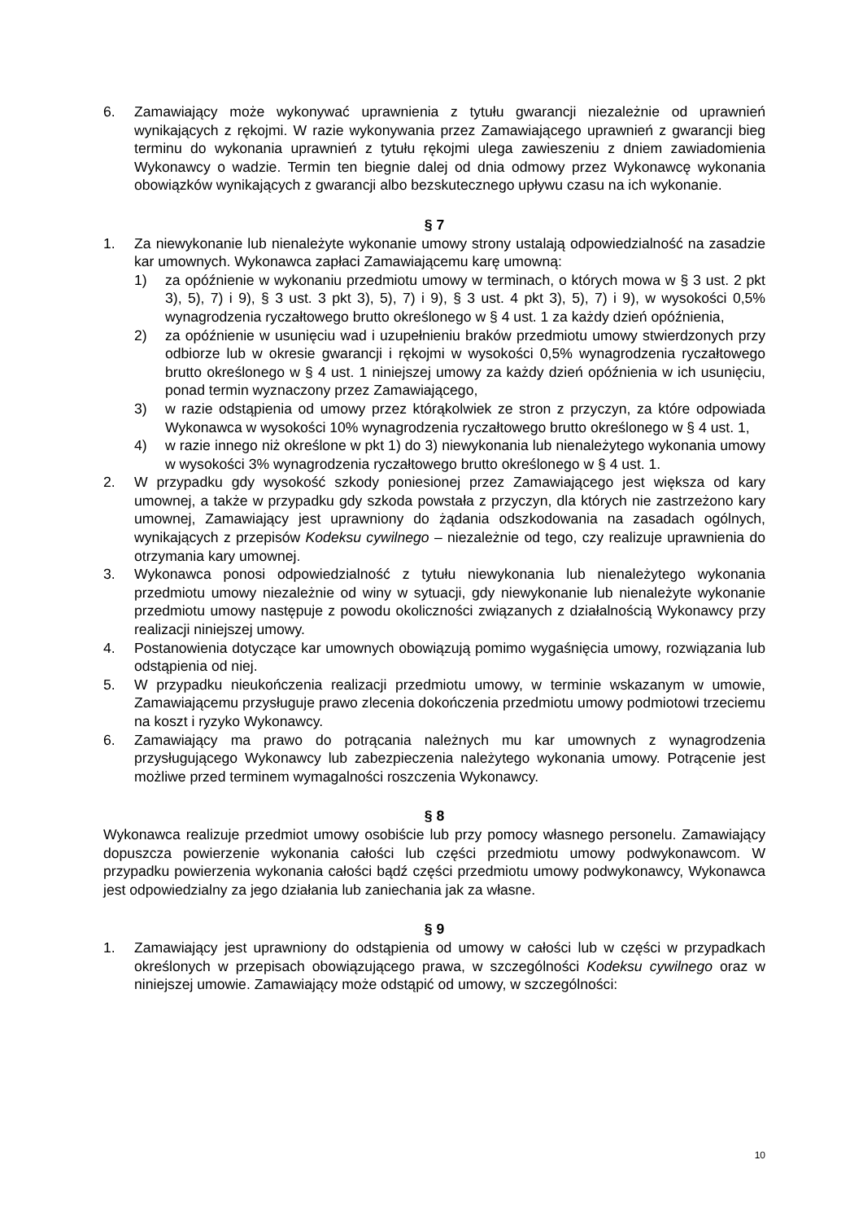6. Zamawiający może wykonywać uprawnienia z tytułu gwarancji niezależnie od uprawnień wynikających z rękojmi. W razie wykonywania przez Zamawiającego uprawnień z gwarancji bieg terminu do wykonania uprawnień z tytułu rękojmi ulega zawieszeniu z dniem zawiadomienia Wykonawcy o wadzie. Termin ten biegnie dalej od dnia odmowy przez Wykonawcę wykonania obowiązków wynikających z gwarancji albo bezskutecznego upływu czasu na ich wykonanie.
§ 7
1. Za niewykonanie lub nienależyte wykonanie umowy strony ustalają odpowiedzialność na zasadzie kar umownych. Wykonawca zapłaci Zamawiającemu karę umowną:
1) za opóźnienie w wykonaniu przedmiotu umowy w terminach, o których mowa w § 3 ust. 2 pkt 3), 5), 7) i 9), § 3 ust. 3 pkt 3), 5), 7) i 9), § 3 ust. 4 pkt 3), 5), 7) i 9), w wysokości 0,5% wynagrodzenia ryczałtowego brutto określonego w § 4 ust. 1 za każdy dzień opóźnienia,
2) za opóźnienie w usunięciu wad i uzupełnieniu braków przedmiotu umowy stwierdzonych przy odbiorze lub w okresie gwarancji i rękojmi w wysokości 0,5% wynagrodzenia ryczałtowego brutto określonego w § 4 ust. 1 niniejszej umowy za każdy dzień opóźnienia w ich usunięciu, ponad termin wyznaczony przez Zamawiającego,
3) w razie odstąpienia od umowy przez którąkolwiek ze stron z przyczyn, za które odpowiada Wykonawca w wysokości 10% wynagrodzenia ryczałtowego brutto określonego w § 4 ust. 1,
4) w razie innego niż określone w pkt 1) do 3) niewykonania lub nienależytego wykonania umowy w wysokości 3% wynagrodzenia ryczałtowego brutto określonego w § 4 ust. 1.
2. W przypadku gdy wysokość szkody poniesionej przez Zamawiającego jest większa od kary umownej, a także w przypadku gdy szkoda powstała z przyczyn, dla których nie zastrzeżono kary umownej, Zamawiający jest uprawniony do żądania odszkodowania na zasadach ogólnych, wynikających z przepisów Kodeksu cywilnego – niezależnie od tego, czy realizuje uprawnienia do otrzymania kary umownej.
3. Wykonawca ponosi odpowiedzialność z tytułu niewykonania lub nienależytego wykonania przedmiotu umowy niezależnie od winy w sytuacji, gdy niewykonanie lub nienależyte wykonanie przedmiotu umowy następuje z powodu okoliczności związanych z działalnością Wykonawcy przy realizacji niniejszej umowy.
4. Postanowienia dotyczące kar umownych obowiązują pomimo wygaśnięcia umowy, rozwiązania lub odstąpienia od niej.
5. W przypadku nieukończenia realizacji przedmiotu umowy, w terminie wskazanym w umowie, Zamawiającemu przysługuje prawo zlecenia dokończenia przedmiotu umowy podmiotowi trzeciemu na koszt i ryzyko Wykonawcy.
6. Zamawiający ma prawo do potrącania należnych mu kar umownych z wynagrodzenia przysługującego Wykonawcy lub zabezpieczenia należytego wykonania umowy. Potrącenie jest możliwe przed terminem wymagalności roszczenia Wykonawcy.
§ 8
Wykonawca realizuje przedmiot umowy osobiście lub przy pomocy własnego personelu. Zamawiający dopuszcza powierzenie wykonania całości lub części przedmiotu umowy podwykonawcom. W przypadku powierzenia wykonania całości bądź części przedmiotu umowy podwykonawcy, Wykonawca jest odpowiedzialny za jego działania lub zaniechania jak za własne.
§ 9
1. Zamawiający jest uprawniony do odstąpienia od umowy w całości lub w części w przypadkach określonych w przepisach obowiązującego prawa, w szczególności Kodeksu cywilnego oraz w niniejszej umowie. Zamawiający może odstąpić od umowy, w szczególności:
10